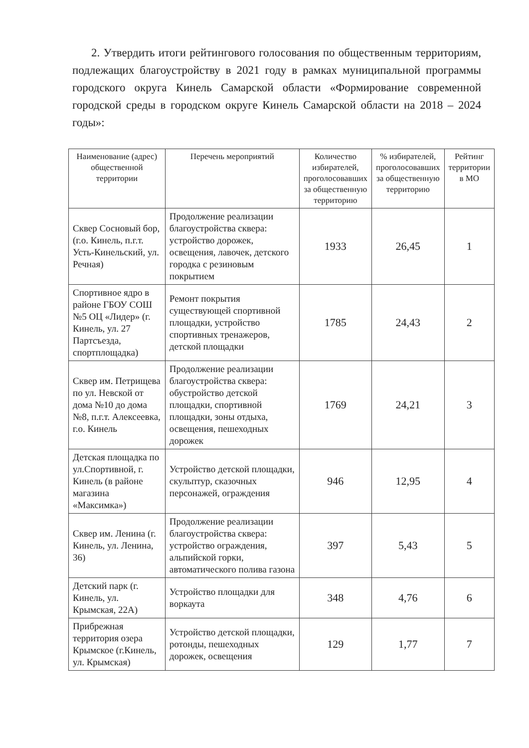2. Утвердить итоги рейтингового голосования по общественным территориям, подлежащих благоустройству в 2021 году в рамках муниципальной программы городского округа Кинель Самарской области «Формирование современной городской среды в городском округе Кинель Самарской области на 2018 – 2024 годы»:
| Наименование (адрес) общественной территории | Перечень мероприятий | Количество избирателей, проголосовавших за общественную территорию | % избирателей, проголосовавших за общественную территорию | Рейтинг территории в МО |
| --- | --- | --- | --- | --- |
| Сквер Сосновый бор, (г.о. Кинель, п.г.т. Усть-Кинельский, ул. Речная) | Продолжение реализации благоустройства сквера: устройство дорожек, освещения, лавочек, детского городка с резиновым покрытием | 1933 | 26,45 | 1 |
| Спортивное ядро в районе ГБОУ СОШ №5 ОЦ «Лидер» (г. Кинель, ул. 27 Партсъезда, спортплощадка) | Ремонт покрытия существующей спортивной площадки, устройство спортивных тренажеров, детской площадки | 1785 | 24,43 | 2 |
| Сквер им. Петрищева по ул. Невской от дома №10 до дома №8, п.г.т. Алексеевка, г.о. Кинель | Продолжение реализации благоустройства сквера: обустройство детской площадки, спортивной площадки, зоны отдыха, освещения, пешеходных дорожек | 1769 | 24,21 | 3 |
| Детская площадка по ул.Спортивной, г. Кинель (в районе магазина «Максимка») | Устройство детской площадки, скульптур, сказочных персонажей, ограждения | 946 | 12,95 | 4 |
| Сквер им. Ленина (г. Кинель, ул. Ленина, 36) | Продолжение реализации благоустройства сквера: устройство ограждения, альпийской горки, автоматического полива газона | 397 | 5,43 | 5 |
| Детский парк (г. Кинель, ул. Крымская, 22А) | Устройство площадки для воркаута | 348 | 4,76 | 6 |
| Прибрежная территория озера Крымское (г.Кинель, ул. Крымская) | Устройство детской площадки, ротонды, пешеходных дорожек, освещения | 129 | 1,77 | 7 |